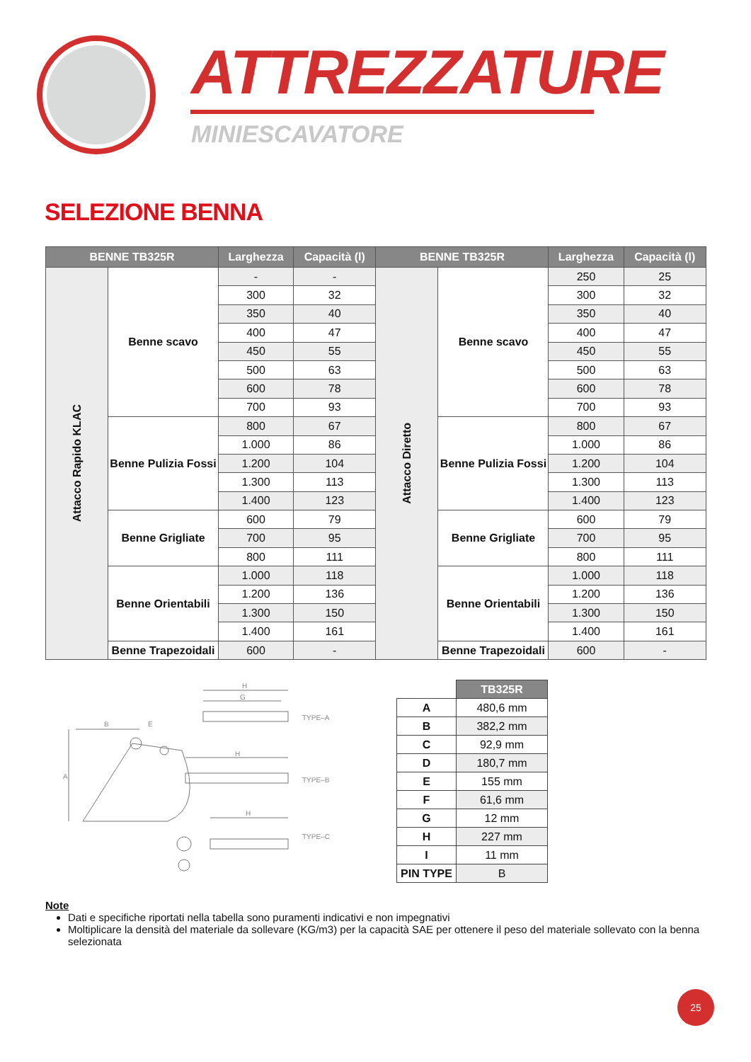ATTREZZATURE
MINIESCAVATORE
SELEZIONE BENNA
| BENNE TB325R | | Larghezza | Capacità (l) | BENNE TB325R | | Larghezza | Capacità (l) |
| --- | --- | --- | --- | --- | --- | --- | --- |
| Attacco Rapido KLAC | Benne scavo | - | - | Attacco Diretto | Benne scavo | 250 | 25 |
| | | 300 | 32 | | | 300 | 32 |
| | | 350 | 40 | | | 350 | 40 |
| | | 400 | 47 | | | 400 | 47 |
| | | 450 | 55 | | | 450 | 55 |
| | | 500 | 63 | | | 500 | 63 |
| | | 600 | 78 | | | 600 | 78 |
| | | 700 | 93 | | | 700 | 93 |
| | Benne Pulizia Fossi | 800 | 67 | | Benne Pulizia Fossi | 800 | 67 |
| | | 1.000 | 86 | | | 1.000 | 86 |
| | | 1.200 | 104 | | | 1.200 | 104 |
| | | 1.300 | 113 | | | 1.300 | 113 |
| | | 1.400 | 123 | | | 1.400 | 123 |
| | Benne Grigliate | 600 | 79 | | Benne Grigliate | 600 | 79 |
| | | 700 | 95 | | | 700 | 95 |
| | | 800 | 111 | | | 800 | 111 |
| | Benne Orientabili | 1.000 | 118 | | Benne Orientabili | 1.000 | 118 |
| | | 1.200 | 136 | | | 1.200 | 136 |
| | | 1.300 | 150 | | | 1.300 | 150 |
| | | 1.400 | 161 | | | 1.400 | 161 |
| | Benne Trapezoidali | 600 | - | | Benne Trapezoidali | 600 | - |
TYPE–A
TYPE–B
TYPE–C
H
G
H
H
B
E
A
| | TB325R |
| A | 480,6 mm |
| B | 382,2 mm |
| C | 92,9 mm |
| D | 180,7 mm |
| E | 155 mm |
| F | 61,6 mm |
| G | 12 mm |
| H | 227 mm |
| I | 11 mm |
| PIN TYPE | B |
Note
Dati e specifiche riportati nella tabella sono puramenti indicativi e non impegnativi
Moltiplicare la densità del materiale da sollevare (KG/m3) per la capacità SAE per ottenere il peso del materiale sollevato con la benna selezionata
25